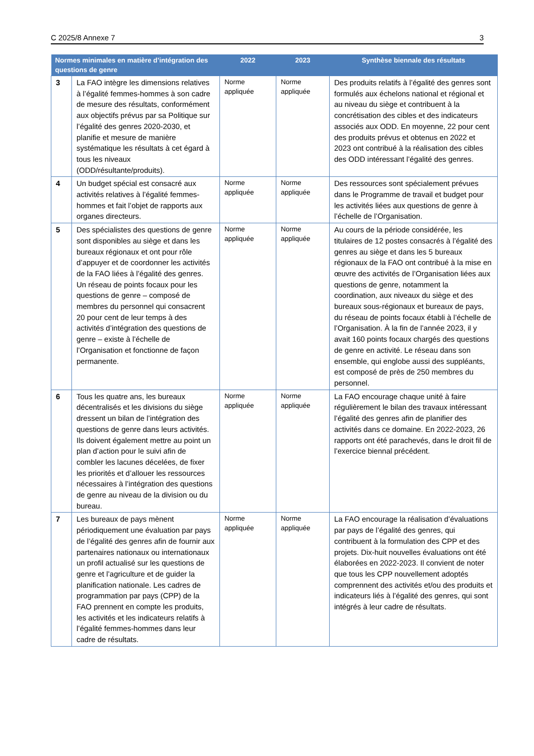C 2025/8 Annexe 7 3
| Normes minimales en matière d’intégration des questions de genre | | 2022 | 2023 | Synthèse biennale des résultats |
| --- | --- | --- | --- | --- |
| 3 | La FAO intègre les dimensions relatives à l’égalité femmes-hommes à son cadre de mesure des résultats, conformément aux objectifs prévus par sa Politique sur l’égalité des genres 2020-2030, et planifie et mesure de manière systématique les résultats à cet égard à tous les niveaux (ODD/résultante/produits). | Norme appliquée | Norme appliquée | Des produits relatifs à l’égalité des genres sont formulés aux échelons national et régional et au niveau du siège et contribuent à la concrétisation des cibles et des indicateurs associés aux ODD. En moyenne, 22 pour cent des produits prévus et obtenus en 2022 et 2023 ont contribué à la réalisation des cibles des ODD intéressant l’égalité des genres. |
| 4 | Un budget spécial est consacré aux activités relatives à l’égalité femmes-hommes et fait l’objet de rapports aux organes directeurs. | Norme appliquée | Norme appliquée | Des ressources sont spécialement prévues dans le Programme de travail et budget pour les activités liées aux questions de genre à l’échelle de l’Organisation. |
| 5 | Des spécialistes des questions de genre sont disponibles au siège et dans les bureaux régionaux et ont pour rôle d’appuyer et de coordonner les activités de la FAO liées à l’égalité des genres. Un réseau de points focaux pour les questions de genre – composé de membres du personnel qui consacrent 20 pour cent de leur temps à des activités d’intégration des questions de genre – existe à l’échelle de l’Organisation et fonctionne de façon permanente. | Norme appliquée | Norme appliquée | Au cours de la période considérée, les titulaires de 12 postes consacrés à l’égalité des genres au siège et dans les 5 bureaux régionaux de la FAO ont contribué à la mise en œuvre des activités de l’Organisation liées aux questions de genre, notamment la coordination, aux niveaux du siège et des bureaux sous-régionaux et bureaux de pays, du réseau de points focaux établi à l’échelle de l’Organisation. À la fin de l’année 2023, il y avait 160 points focaux chargés des questions de genre en activité. Le réseau dans son ensemble, qui englobe aussi des suppléants, est composé de près de 250 membres du personnel. |
| 6 | Tous les quatre ans, les bureaux décentralisés et les divisions du siège dressent un bilan de l’intégration des questions de genre dans leurs activités. Ils doivent également mettre au point un plan d’action pour le suivi afin de combler les lacunes décelées, de fixer les priorités et d’allouer les ressources nécessaires à l’intégration des questions de genre au niveau de la division ou du bureau. | Norme appliquée | Norme appliquée | La FAO encourage chaque unité à faire régulièrement le bilan des travaux intéressant l’égalité des genres afin de planifier des activités dans ce domaine. En 2022-2023, 26 rapports ont été parachevés, dans le droit fil de l’exercice biennal précédent. |
| 7 | Les bureaux de pays mènent périodiquement une évaluation par pays de l’égalité des genres afin de fournir aux partenaires nationaux ou internationaux un profil actualisé sur les questions de genre et l’agriculture et de guider la planification nationale. Les cadres de programmation par pays (CPP) de la FAO prennent en compte les produits, les activités et les indicateurs relatifs à l’égalité femmes-hommes dans leur cadre de résultats. | Norme appliquée | Norme appliquée | La FAO encourage la réalisation d’évaluations par pays de l’égalité des genres, qui contribuent à la formulation des CPP et des projets. Dix-huit nouvelles évaluations ont été élaborées en 2022-2023. Il convient de noter que tous les CPP nouvellement adoptés comprennent des activités et/ou des produits et indicateurs liés à l’égalité des genres, qui sont intégrés à leur cadre de résultats. |